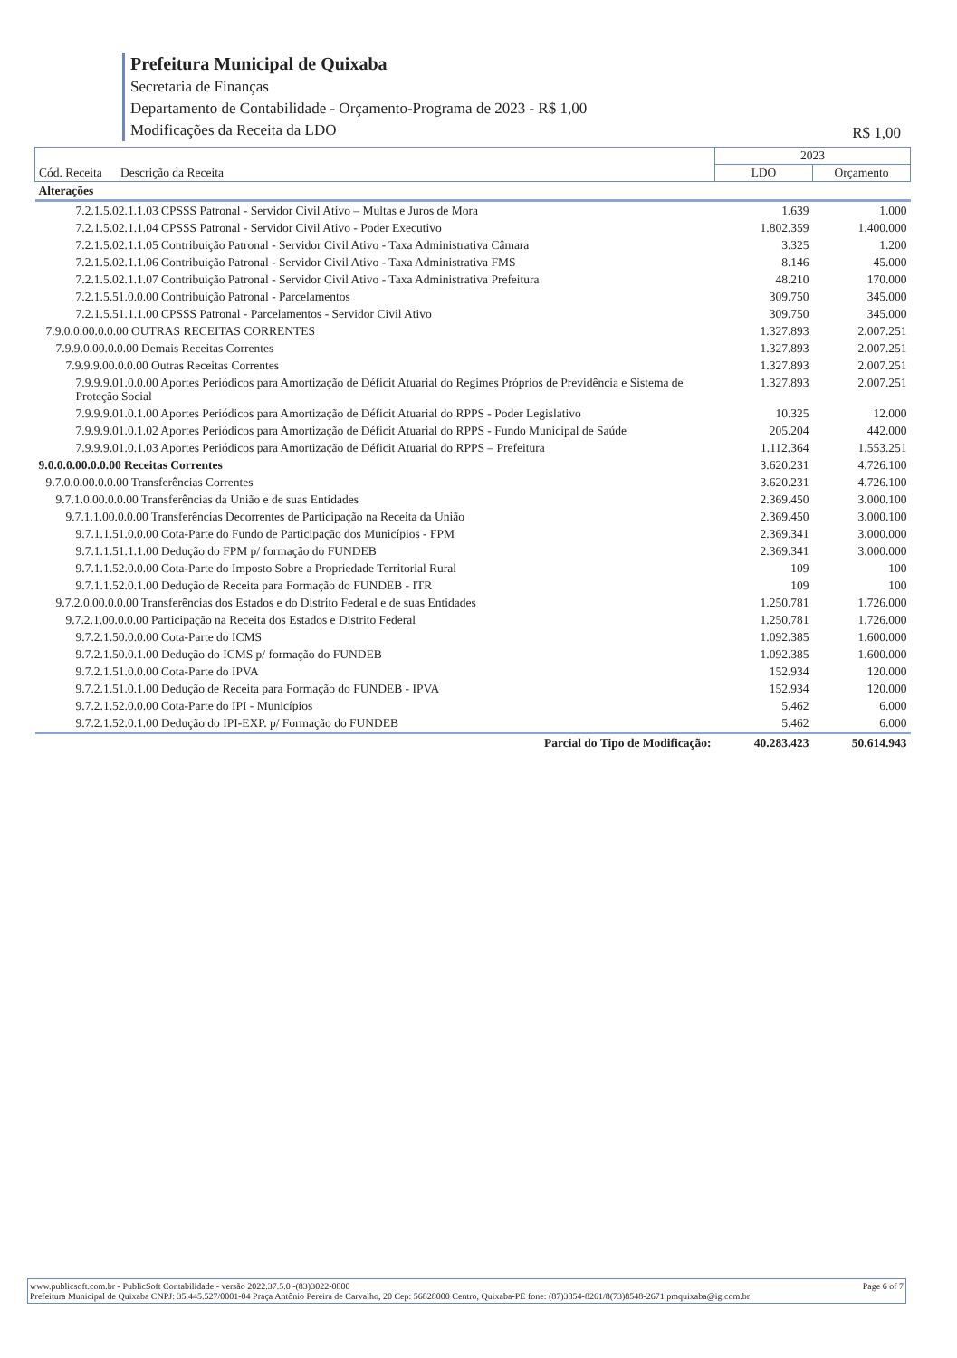Prefeitura Municipal de Quixaba
Secretaria de Finanças
Departamento de Contabilidade - Orçamento-Programa de 2023 - R$ 1,00
Modificações da Receita da LDO
R$ 1,00
| Cód. Receita Descrição da Receita | 2023 | |
| --- | --- | --- |
| | LDO | Orçamento |
| Alterações | | |
| 7.2.1.5.02.1.1.03 CPSSS Patronal - Servidor Civil Ativo – Multas e Juros de Mora | 1.639 | 1.000 |
| 7.2.1.5.02.1.1.04 CPSSS Patronal - Servidor Civil Ativo - Poder Executivo | 1.802.359 | 1.400.000 |
| 7.2.1.5.02.1.1.05 Contribuição Patronal - Servidor Civil Ativo - Taxa Administrativa Câmara | 3.325 | 1.200 |
| 7.2.1.5.02.1.1.06 Contribuição Patronal - Servidor Civil Ativo - Taxa Administrativa FMS | 8.146 | 45.000 |
| 7.2.1.5.02.1.1.07 Contribuição Patronal - Servidor Civil Ativo - Taxa Administrativa Prefeitura | 48.210 | 170.000 |
| 7.2.1.5.51.0.0.00 Contribuição Patronal - Parcelamentos | 309.750 | 345.000 |
| 7.2.1.5.51.1.1.00 CPSSS Patronal - Parcelamentos - Servidor Civil Ativo | 309.750 | 345.000 |
| 7.9.0.0.00.0.0.00 OUTRAS RECEITAS CORRENTES | 1.327.893 | 2.007.251 |
| 7.9.9.0.00.0.0.00 Demais Receitas Correntes | 1.327.893 | 2.007.251 |
| 7.9.9.9.00.0.0.00 Outras Receitas Correntes | 1.327.893 | 2.007.251 |
| 7.9.9.9.01.0.0.00 Aportes Periódicos para Amortização de Déficit Atuarial do Regimes Próprios de Previdência e Sistema de Proteção Social | 1.327.893 | 2.007.251 |
| 7.9.9.9.01.0.1.00 Aportes Periódicos para Amortização de Déficit Atuarial do RPPS - Poder Legislativo | 10.325 | 12.000 |
| 7.9.9.9.01.0.1.02 Aportes Periódicos para Amortização de Déficit Atuarial do RPPS - Fundo Municipal de Saúde | 205.204 | 442.000 |
| 7.9.9.9.01.0.1.03 Aportes Periódicos para Amortização de Déficit Atuarial do RPPS – Prefeitura | 1.112.364 | 1.553.251 |
| 9.0.0.0.00.0.0.00 Receitas Correntes | 3.620.231 | 4.726.100 |
| 9.7.0.0.00.0.0.00 Transferências Correntes | 3.620.231 | 4.726.100 |
| 9.7.1.0.00.0.0.00 Transferências da União e de suas Entidades | 2.369.450 | 3.000.100 |
| 9.7.1.1.00.0.0.00 Transferências Decorrentes de Participação na Receita da União | 2.369.450 | 3.000.100 |
| 9.7.1.1.51.0.0.00 Cota-Parte do Fundo de Participação dos Municípios - FPM | 2.369.341 | 3.000.000 |
| 9.7.1.1.51.1.1.00 Dedução do FPM p/ formação do FUNDEB | 2.369.341 | 3.000.000 |
| 9.7.1.1.52.0.0.00 Cota-Parte do Imposto Sobre a Propriedade Territorial Rural | 109 | 100 |
| 9.7.1.1.52.0.1.00 Dedução de Receita para Formação do FUNDEB - ITR | 109 | 100 |
| 9.7.2.0.00.0.0.00 Transferências dos Estados e do Distrito Federal e de suas Entidades | 1.250.781 | 1.726.000 |
| 9.7.2.1.00.0.0.00 Participação na Receita dos Estados e Distrito Federal | 1.250.781 | 1.726.000 |
| 9.7.2.1.50.0.0.00 Cota-Parte do ICMS | 1.092.385 | 1.600.000 |
| 9.7.2.1.50.0.1.00 Dedução do ICMS p/ formação do FUNDEB | 1.092.385 | 1.600.000 |
| 9.7.2.1.51.0.0.00 Cota-Parte do IPVA | 152.934 | 120.000 |
| 9.7.2.1.51.0.1.00 Dedução de Receita para Formação do FUNDEB - IPVA | 152.934 | 120.000 |
| 9.7.2.1.52.0.0.00 Cota-Parte do IPI - Municípios | 5.462 | 6.000 |
| 9.7.2.1.52.0.1.00 Dedução do IPI-EXP. p/ Formação do FUNDEB | 5.462 | 6.000 |
| Parcial do Tipo de Modificação: | 40.283.423 | 50.614.943 |
www.publicsoft.com.br - PublicSoft Contabilidade - versão 2022.37.5.0 -(83)3022-0800 Page 6 of 7
Prefeitura Municipal de Quixaba CNPJ: 35.445.527/0001-04 Praça Antônio Pereira de Carvalho, 20 Cep: 56828000 Centro, Quixaba-PE fone: (87)3854-8261/8(73)8548-2671 pmquixaba@ig.com.br